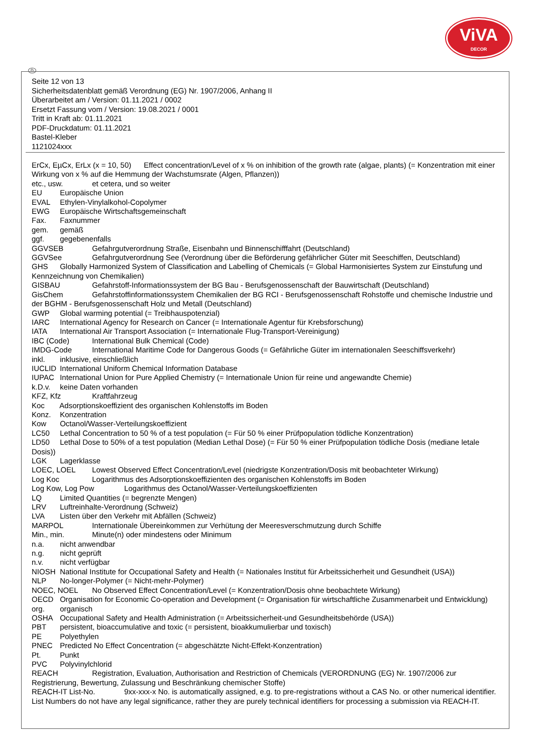ViVA
DECOR
D
Seite 12 von 13
Sicherheitsdatenblatt gemäß Verordnung (EG) Nr. 1907/2006, Anhang II
Überarbeitet am / Version: 01.11.2021 / 0002
Ersetzt Fassung vom / Version: 19.08.2021 / 0001
Tritt in Kraft ab: 01.11.2021
PDF-Druckdatum: 01.11.2021
Bastel-Kleber
1121024xxx
ErCx, EµCx, ErLx (x = 10, 50) Effect concentration/Level of x % on inhibition of the growth rate (algae, plants) (= Konzentration mit einer Wirkung von x % auf die Hemmung der Wachstumsrate (Algen, Pflanzen))
etc., usw. et cetera, und so weiter
EU Europäische Union
EVAL Ethylen-Vinylalkohol-Copolymer
EWG Europäische Wirtschaftsgemeinschaft
Fax. Faxnummer
gem. gemäß
ggf. gegebenenfalls
GGVSEB Gefahrgutverordnung Straße, Eisenbahn und Binnenschifffahrt (Deutschland)
GGVSee Gefahrgutverordnung See (Verordnung über die Beförderung gefährlicher Güter mit Seeschiffen, Deutschland)
GHS Globally Harmonized System of Classification and Labelling of Chemicals (= Global Harmonisiertes System zur Einstufung und Kennzeichnung von Chemikalien)
GISBAU Gefahrstoff-Informationssystem der BG Bau - Berufsgenossenschaft der Bauwirtschaft (Deutschland)
GisChem Gefahrstoffinformationssystem Chemikalien der BG RCI - Berufsgenossenschaft Rohstoffe und chemische Industrie und der BGHM - Berufsgenossenschaft Holz und Metall (Deutschland)
GWP Global warming potential (= Treibhauspotenzial)
IARC International Agency for Research on Cancer (= Internationale Agentur für Krebsforschung)
IATA International Air Transport Association (= Internationale Flug-Transport-Vereinigung)
IBC (Code) International Bulk Chemical (Code)
IMDG-Code International Maritime Code for Dangerous Goods (= Gefährliche Güter im internationalen Seeschiffsverkehr)
inkl. inklusive, einschließlich
IUCLID International Uniform Chemical Information Database
IUPAC International Union for Pure Applied Chemistry (= Internationale Union für reine und angewandte Chemie)
k.D.v. keine Daten vorhanden
KFZ, Kfz Kraftfahrzeug
Koc Adsorptionskoeffizient des organischen Kohlenstoffs im Boden
Konz. Konzentration
Kow Octanol/Wasser-Verteilungskoeffizient
LC50 Lethal Concentration to 50 % of a test population (= Für 50 % einer Prüfpopulation tödliche Konzentration)
LD50 Lethal Dose to 50% of a test population (Median Lethal Dose) (= Für 50 % einer Prüfpopulation tödliche Dosis (mediane letale Dosis))
LGK Lagerklasse
LOEC, LOEL Lowest Observed Effect Concentration/Level (niedrigste Konzentration/Dosis mit beobachteter Wirkung)
Log Koc Logarithmus des Adsorptionskoeffizienten des organischen Kohlenstoffs im Boden
Log Kow, Log Pow Logarithmus des Octanol/Wasser-Verteilungskoeffizienten
LQ Limited Quantities (= begrenzte Mengen)
LRV Luftreinhalte-Verordnung (Schweiz)
LVA Listen über den Verkehr mit Abfällen (Schweiz)
MARPOL Internationale Übereinkommen zur Verhütung der Meeresverschmutzung durch Schiffe
Min., min. Minute(n) oder mindestens oder Minimum
n.a. nicht anwendbar
n.g. nicht geprüft
n.v. nicht verfügbar
NIOSH National Institute for Occupational Safety and Health (= Nationales Institut für Arbeitssicherheit und Gesundheit (USA))
NLP No-longer-Polymer (= Nicht-mehr-Polymer)
NOEC, NOEL No Observed Effect Concentration/Level (= Konzentration/Dosis ohne beobachtete Wirkung)
OECD Organisation for Economic Co-operation and Development (= Organisation für wirtschaftliche Zusammenarbeit und Entwicklung)
org. organisch
OSHA Occupational Safety and Health Administration (= Arbeitssicherheit-und Gesundheitsbehörde (USA))
PBT persistent, bioaccumulative and toxic (= persistent, bioakkumulierbar und toxisch)
PE Polyethylen
PNEC Predicted No Effect Concentration (= abgeschätzte Nicht-Effekt-Konzentration)
Pt. Punkt
PVC Polyvinylchlorid
REACH Registration, Evaluation, Authorisation and Restriction of Chemicals (VERORDNUNG (EG) Nr. 1907/2006 zur Registrierung, Bewertung, Zulassung und Beschränkung chemischer Stoffe)
REACH-IT List-No. 9xx-xxx-x No. is automatically assigned, e.g. to pre-registrations without a CAS No. or other numerical identifier. List Numbers do not have any legal significance, rather they are purely technical identifiers for processing a submission via REACH-IT.